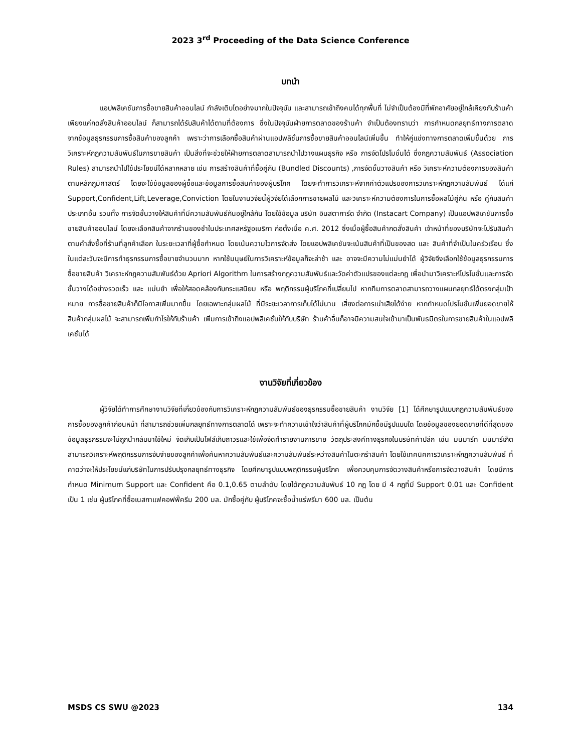2023 3<sup>rd</sup> Proceeding of the Data Science Conference
บทนำ
แอปพลิเคชันการซื้อขายสินค้าออนไลน์ กำลังเติบโตอย่างมากในปัจจุบัน และสามารถเข้าถึงคนได้ทุกพื้นที่ ไม่จำเป็นต้องมีที่พักอาศัยอยู่ใกล้เคียงกับร้านค้า เพียงแค่กดสั่งสินค้าออนไลน์ ก็สามารถได้รับสินค้าได้ตามที่ต้องการ ซึ่งในปัจจุบันฝ่ายการตลาดของร้านค้า จำเป็นต้องทราบว่า การกำหนดกลยุทธ์ทางการตลาด จากข้อมูลธุรกรรมการซื้อสินค้าของลูกค้า เพราะว่าการเลือกซื้อสินค้าผ่านแอปพลิชั่นการซื้อขายสินค้าออนไลน์เพิ่มขึ้น ทำให้คู่แข่งทางการตลาดเพิ่มขึ้นด้วย การวิเคราะห์กฎความสัมพันธ์ในการขายสินค้า เป็นสิ่งที่จะช่วยให้ฝ่ายการตลาดสามารถนำไปวางแผนธุรกิจ หรือ การจัดโปรโมชั่นได้ ซึ่งกฎความสัมพันธ์ (Association Rules) สามารถนำไปใช้ประโยชน์ได้หลากหลาย เช่น การสร้างสินค้าที่ซื้อคู่กัน (Bundled Discounts) ,การจัดชั้นวางสินค้า หรือ วิเคราะห์ความต้องการของสินค้าตามหลักภูมิศาสตร์ โดยจะใช้ข้อมูลของผู้ซื้อและข้อมูลการซื้อสินค้าของผู้บริโภค โดยจะทำการวิเคราะห์จากค่าตัวแปรของการวิเคราะห์กฎความสัมพันธ์ ได้แก่ Support,Confident,Lift,Leverage,Conviction โดยในงานวิจัยนี้ผู้วิจัยได้เลือกการขายผลไม้ และวิเคราะห์ความต้องการในการซื้อผลไม้คู่กัน หรือ คู่กับสินค้าประเภทอื่น รวมทั้ง การจัดชั้นวางให้สินค้าที่มีความสัมพันธ์กันอยู่ใกล้กัน โดยใช้ข้อมูล บริษัท อินสตาการ์ด จำกัด (Instacart Company) เป็นแอปพลิเคชันการซื้อขายสินค้าออนไลน์ โดยจะเลือกสินค้าจากร้านของชำในประเทศสหรัฐอเมริกา ก่อตั้งเมื่อ ค.ศ. 2012 ซึ่งเมื่อผู้ซื้อสินค้ากดสั่งสินค้า เจ้าหน้าที่ของบริษัทจะไปรับสินค้าตามคำสั่งซื้อที่ร้านที่ลูกค้าเลือก ในระยะเวลาที่ผู้ซื้อกำหนด โดยเน้นความไวการจัดส่ง โดยแอปพลิเคชันจะเน้นสินค้าที่เป็นของสด และ สินค้าที่จำเป็นในครัวเรือน ซึ่งในแต่ละวันจะมีการทำธุรกรรมการซื้อขายจำนวนมาก หากใช้มนุษย์ในการวิเคราะห์ข้อมูลก็จะล่าช้า และ อาจจะมีความไม่แม่นยำได้ ผู้วิจัยจึงเลือกใช้ข้อมูลธุรกรรมการซื้อขายสินค้า วิเคราะห์กฎความสัมพันธ์ด้วย Apriori Algorithm ในการสร้างกฎความสัมพันธ์และวัดค่าตัวแปรของแต่ละกฎ เพื่อนำมาวิเคราะห์โปรโมชั่นและการจัดชั้นวางได้อย่างรวดเร็ว และ แม่นยำ เพื่อให้สอดคล้องกับกระแสนิยม หรือ พฤติกรรมผู้บริโภคที่เปลี่ยนไป หากทีมการตลาดสามารถวางแผนกลยุทธ์ได้ตรงกลุ่มเป้าหมาย การซื้อขายสินค้าก็มีโอกาสเพิ่มมากขึ้น โดยเฉพาะกลุ่มผลไม้ ที่มีระยะเวลาการเก็บได้ไม่นาน เสี่ยงต่อการเน่าเสียได้ง่าย หากกำหนดโปรโมชั่นเพิ่มยอดขายให้สินค้ากลุ่มผลไม้ จะสามารถเพิ่มกำไรให้กับร้านค้า เพิ่มการเข้าถึงแอปพลิเคชั่นให้กับบริษัท ร้านค้าอื่นก็อาจมีความสนใจเข้ามาเป็นพันธมิตรในการขายสินค้าในแอปพลิเคชั่นได้
งานวิจัยที่เกี่ยวข้อง
ผู้วิจัยได้ทำการศึกษางานวิจัยที่เกี่ยวข้องกับการวิเคราะห์กฎความสัมพันธ์ของธุรกรรมซื้อขายสินค้า งานวิจัย [1] ได้ศึกษารูปแบบกฎความสัมพันธ์ของการซื้อของลูกค้าก่อนหน้า ที่สามารถช่วยเพิ่มกลยุทธ์ทางการตลาดได้ เพราะจะทำความเข้าใจว่าสินค้าที่ผู้บริโภคมักซื้อมีรูปแบบใด โดยข้อมูลของยอดขายที่ดีที่สุดของข้อมูลธุรกรรมจะไม่ถูกนำกลับมาใช้ใหม่ จัดเก็บเป็นไฟล์เก็บถาวรและใช้เพื่อจัดทำรายงานการขาย วัตถุประสงค์ทางธุรกิจในบริษัทค้าปลีก เช่น มินิมาร์ท มินิมาร์เก็ตสามารถวิเคราะห์พฤติกรรมการจับจ่ายของลูกค้าเพื่อค้นหาความสัมพันธ์และความสัมพันธ์ระหว่างสินค้าในตะกร้าสินค้า โดยใช้เทคนิคการวิเคราะห์กฎความสัมพันธ์ ที่คาดว่าจะให้ประโยชน์แก่บริษัทในการปรับปรุงกลยุทธ์ทางธุรกิจ โดยศึกษารูปแบบพฤติกรรมผู้บริโภค เพื่อควบคุมการจัดวางสินค้าหรือการจัดวางสินค้า โดยมีการกำหนด Minimum Support และ Confident คือ 0.1,0.65 ตามลำดับ โดยได้กฎความสัมพันธ์ 10 กฎ โดย มี 4 กฎที่มี Support 0.01 และ Confident เป็น 1 เช่น ผู้บริโภคที่ซื้อเนสกาแฟคอฟฟี่ครีม 200 มล. มักซื้อคู่กับ ผู้บริโภคจะซื้อน้ำแร่พรีมา 600 มล. เป็นต้น
MSDS CS SWU @2023 134